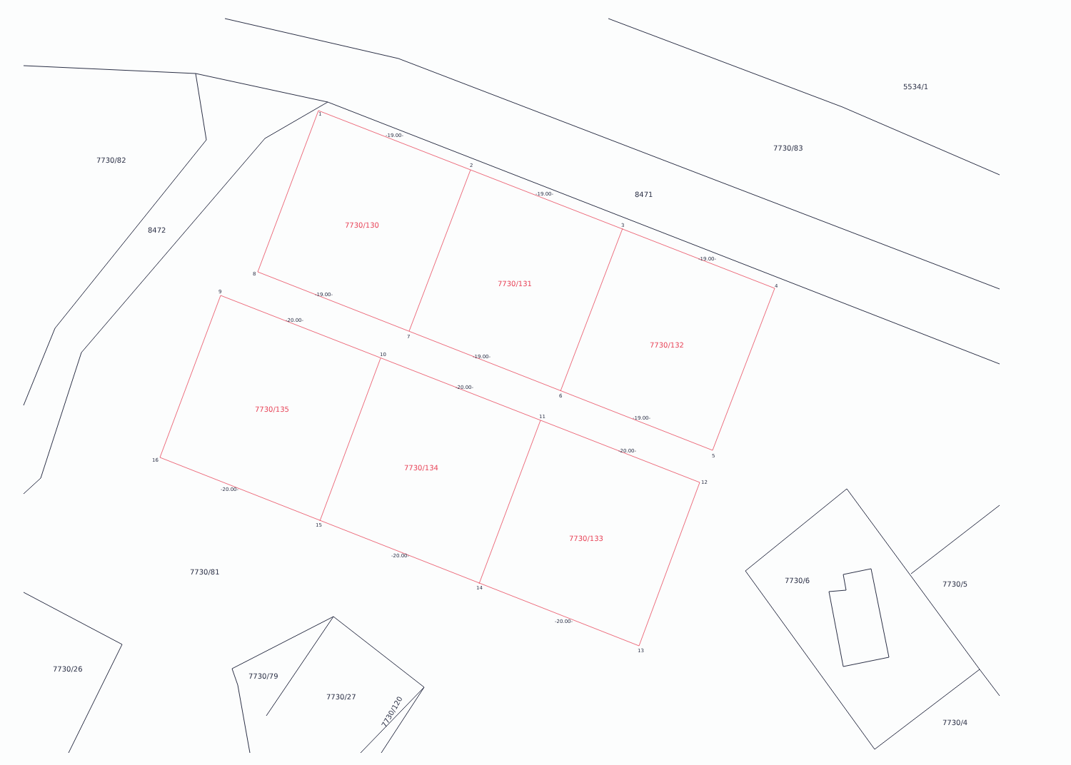5534/1
7730/83
7730/82
8471
8472
7730/81
7730/26
7730/79
7730/27
7730/120
7730/6
7730/5
7730/4
7730/130
7730/131
7730/132
7730/135
7730/134
7730/133
1
2
3
4
5
6
7
8
9
10
11
12
13
14
15
16
-19.00-
-19.00-
-19.00-
-19.00-
-19.00-
-19.00-
-20.00-
-20.00-
-20.00-
-20.00-
-20.00-
-20.00-